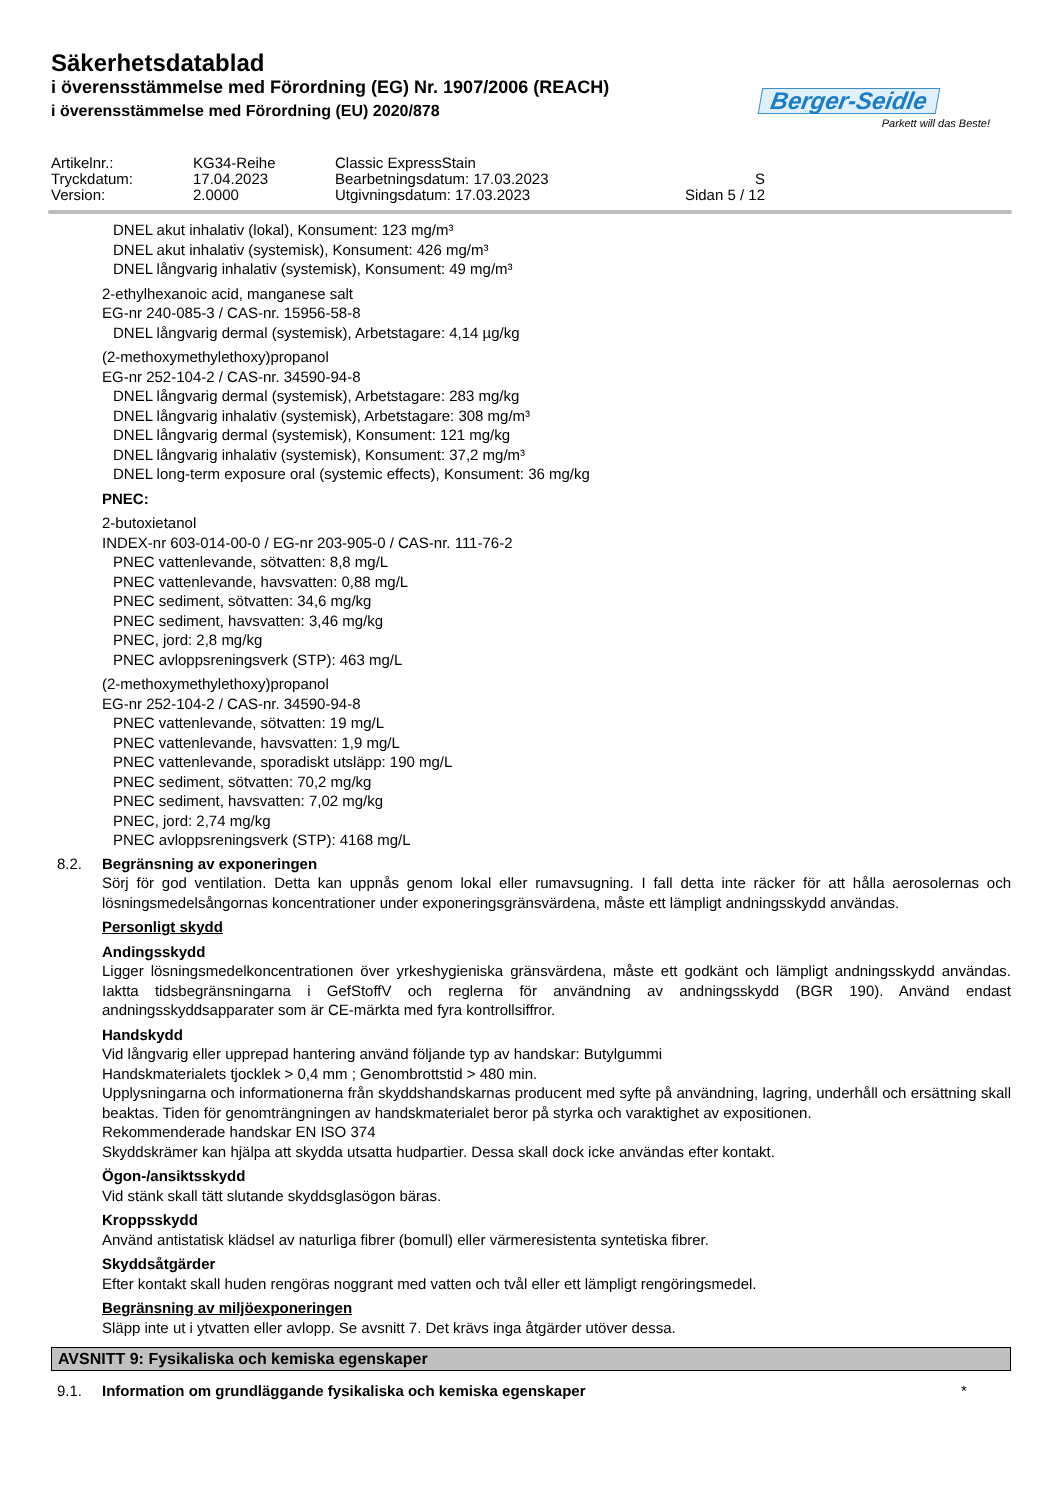Säkerhetsdatablad
i överensstämmelse med Förordning (EG) Nr. 1907/2006 (REACH)
i överensstämmelse med Förordning (EU) 2020/878
Berger-Seidle
Parkett will das Beste!
Artikelnr.: KG34-Reihe Classic ExpressStain
Tryckdatum: 17.04.2023 Bearbetningsdatum: 17.03.2023 S
Version: 2.0000 Utgivningsdatum: 17.03.2023 Sidan 5 / 12
DNEL akut inhalativ (lokal), Konsument: 123 mg/m³
DNEL akut inhalativ (systemisk), Konsument: 426 mg/m³
DNEL långvarig inhalativ (systemisk), Konsument: 49 mg/m³
2-ethylhexanoic acid, manganese salt
EG-nr 240-085-3 / CAS-nr. 15956-58-8
DNEL långvarig dermal (systemisk), Arbetstagare: 4,14 µg/kg
(2-methoxymethylethoxy)propanol
EG-nr 252-104-2 / CAS-nr. 34590-94-8
DNEL långvarig dermal (systemisk), Arbetstagare: 283 mg/kg
DNEL långvarig inhalativ (systemisk), Arbetstagare: 308 mg/m³
DNEL långvarig dermal (systemisk), Konsument: 121 mg/kg
DNEL långvarig inhalativ (systemisk), Konsument: 37,2 mg/m³
DNEL long-term exposure oral (systemic effects), Konsument: 36 mg/kg
PNEC:
2-butoxietanol
INDEX-nr 603-014-00-0 / EG-nr 203-905-0 / CAS-nr. 111-76-2
PNEC vattenlevande, sötvatten: 8,8 mg/L
PNEC vattenlevande, havsvatten: 0,88 mg/L
PNEC sediment, sötvatten: 34,6 mg/kg
PNEC sediment, havsvatten: 3,46 mg/kg
PNEC, jord: 2,8 mg/kg
PNEC avloppsreningsverk (STP): 463 mg/L
(2-methoxymethylethoxy)propanol
EG-nr 252-104-2 / CAS-nr. 34590-94-8
PNEC vattenlevande, sötvatten: 19 mg/L
PNEC vattenlevande, havsvatten: 1,9 mg/L
PNEC vattenlevande, sporadiskt utsläpp: 190 mg/L
PNEC sediment, sötvatten: 70,2 mg/kg
PNEC sediment, havsvatten: 7,02 mg/kg
PNEC, jord: 2,74 mg/kg
PNEC avloppsreningsverk (STP): 4168 mg/L
8.2. Begränsning av exponeringen
Sörj för god ventilation. Detta kan uppnås genom lokal eller rumavsugning. I fall detta inte räcker för att hålla aerosolernas och lösningsmedelsångornas koncentrationer under exponeringsgränsvärdena, måste ett lämpligt andningsskydd användas.
Personligt skydd
Andingsskydd
Ligger lösningsmedelkoncentrationen över yrkeshygieniska gränsvärdena, måste ett godkänt och lämpligt andningsskydd användas. Iaktta tidsbegränsningarna i GefStoffV och reglerna för användning av andningsskydd (BGR 190). Använd endast andningsskyddsapparater som är CE-märkta med fyra kontrollsiffror.
Handskydd
Vid långvarig eller upprepad hantering använd följande typ av handskar: Butylgummi
Handskmaterialets tjocklek > 0,4 mm ; Genombrottstid > 480 min.
Upplysningarna och informationerna från skyddshandskarnas producent med syfte på användning, lagring, underhåll och ersättning skall beaktas. Tiden för genomträngningen av handskmaterialet beror på styrka och varaktighet av expositionen.
Rekommenderade handskar EN ISO 374
Skyddskrämer kan hjälpa att skydda utsatta hudpartier. Dessa skall dock icke användas efter kontakt.
Ögon-/ansiktsskydd
Vid stänk skall tätt slutande skyddsglasögon bäras.
Kroppsskydd
Använd antistatisk klädsel av naturliga fibrer (bomull) eller värmeresistenta syntetiska fibrer.
Skyddsåtgärder
Efter kontakt skall huden rengöras noggrant med vatten och tvål eller ett lämpligt rengöringsmedel.
Begränsning av miljöexponeringen
Släpp inte ut i ytvatten eller avlopp. Se avsnitt 7. Det krävs inga åtgärder utöver dessa.
AVSNITT 9: Fysikaliska och kemiska egenskaper
9.1. Information om grundläggande fysikaliska och kemiska egenskaper *